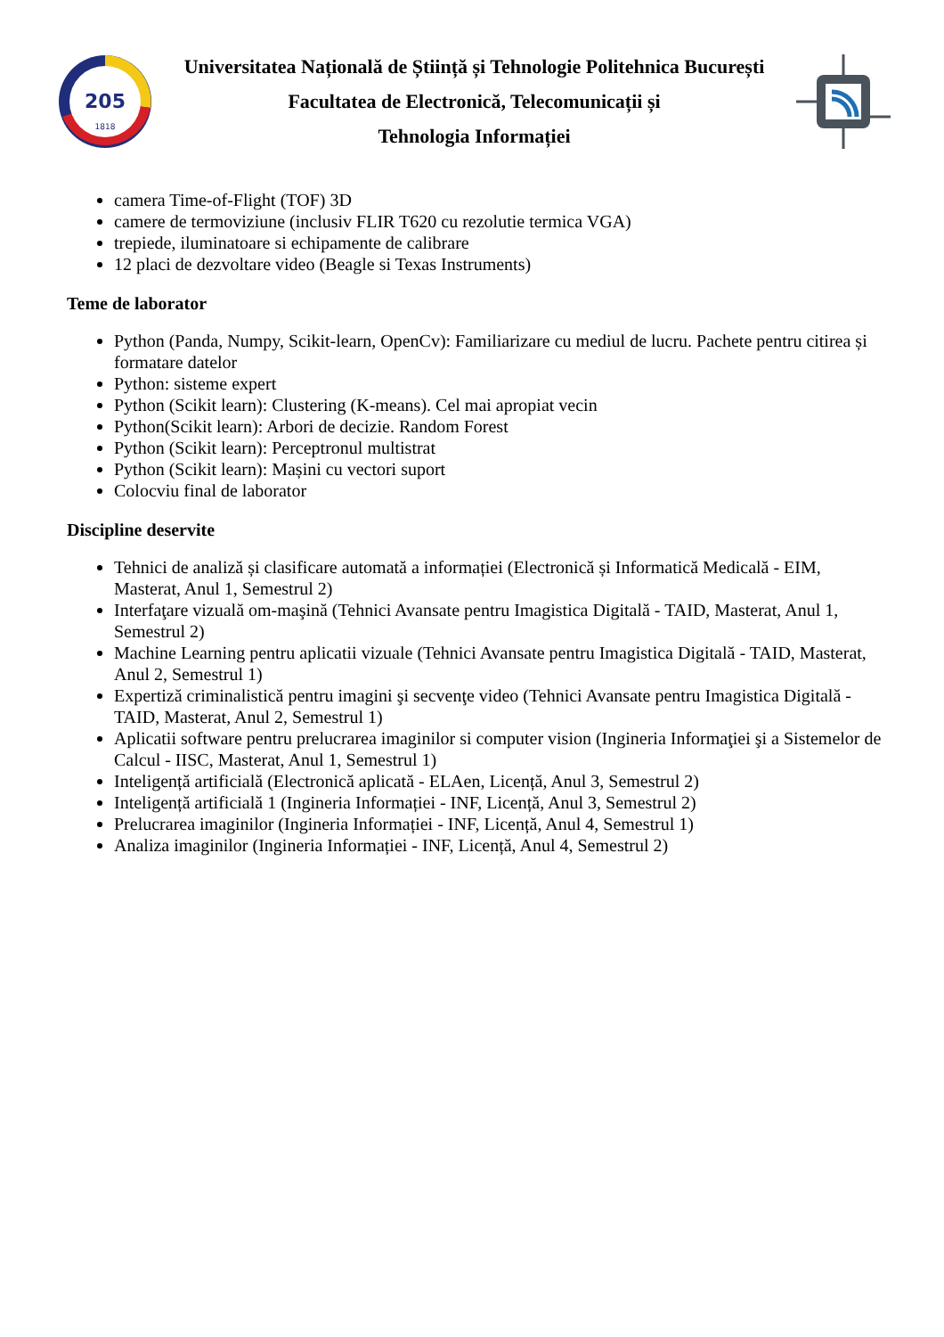205
1818
Universitatea Națională de Știință și Tehnologie Politehnica București
Facultatea de Electronică, Telecomunicații și
Tehnologia Informației
camera Time-of-Flight (TOF) 3D
camere de termoviziune (inclusiv FLIR T620 cu rezolutie termica VGA)
trepiede, iluminatoare si echipamente de calibrare
12 placi de dezvoltare video (Beagle si Texas Instruments)
Teme de laborator
Python (Panda, Numpy, Scikit-learn, OpenCv): Familiarizare cu mediul de lucru. Pachete pentru citirea și formatare datelor
Python: sisteme expert
Python (Scikit learn): Clustering (K-means). Cel mai apropiat vecin
Python(Scikit learn): Arbori de decizie. Random Forest
Python (Scikit learn): Perceptronul multistrat
Python (Scikit learn): Mașini cu vectori suport
Colocviu final de laborator
Discipline deservite
Tehnici de analiză și clasificare automată a informației (Electronică și Informatică Medicală - EIM, Masterat, Anul 1, Semestrul 2)
Interfaţare vizuală om-maşină (Tehnici Avansate pentru Imagistica Digitală - TAID, Masterat, Anul 1, Semestrul 2)
Machine Learning pentru aplicatii vizuale (Tehnici Avansate pentru Imagistica Digitală - TAID, Masterat, Anul 2, Semestrul 1)
Expertiză criminalistică pentru imagini şi secvenţe video (Tehnici Avansate pentru Imagistica Digitală - TAID, Masterat, Anul 2, Semestrul 1)
Aplicatii software pentru prelucrarea imaginilor si computer vision (Ingineria Informaţiei şi a Sistemelor de Calcul - IISC, Masterat, Anul 1, Semestrul 1)
Inteligență artificială (Electronică aplicată - ELAen, Licență, Anul 3, Semestrul 2)
Inteligență artificială 1 (Ingineria Informației - INF, Licență, Anul 3, Semestrul 2)
Prelucrarea imaginilor (Ingineria Informației - INF, Licență, Anul 4, Semestrul 1)
Analiza imaginilor (Ingineria Informației - INF, Licență, Anul 4, Semestrul 2)